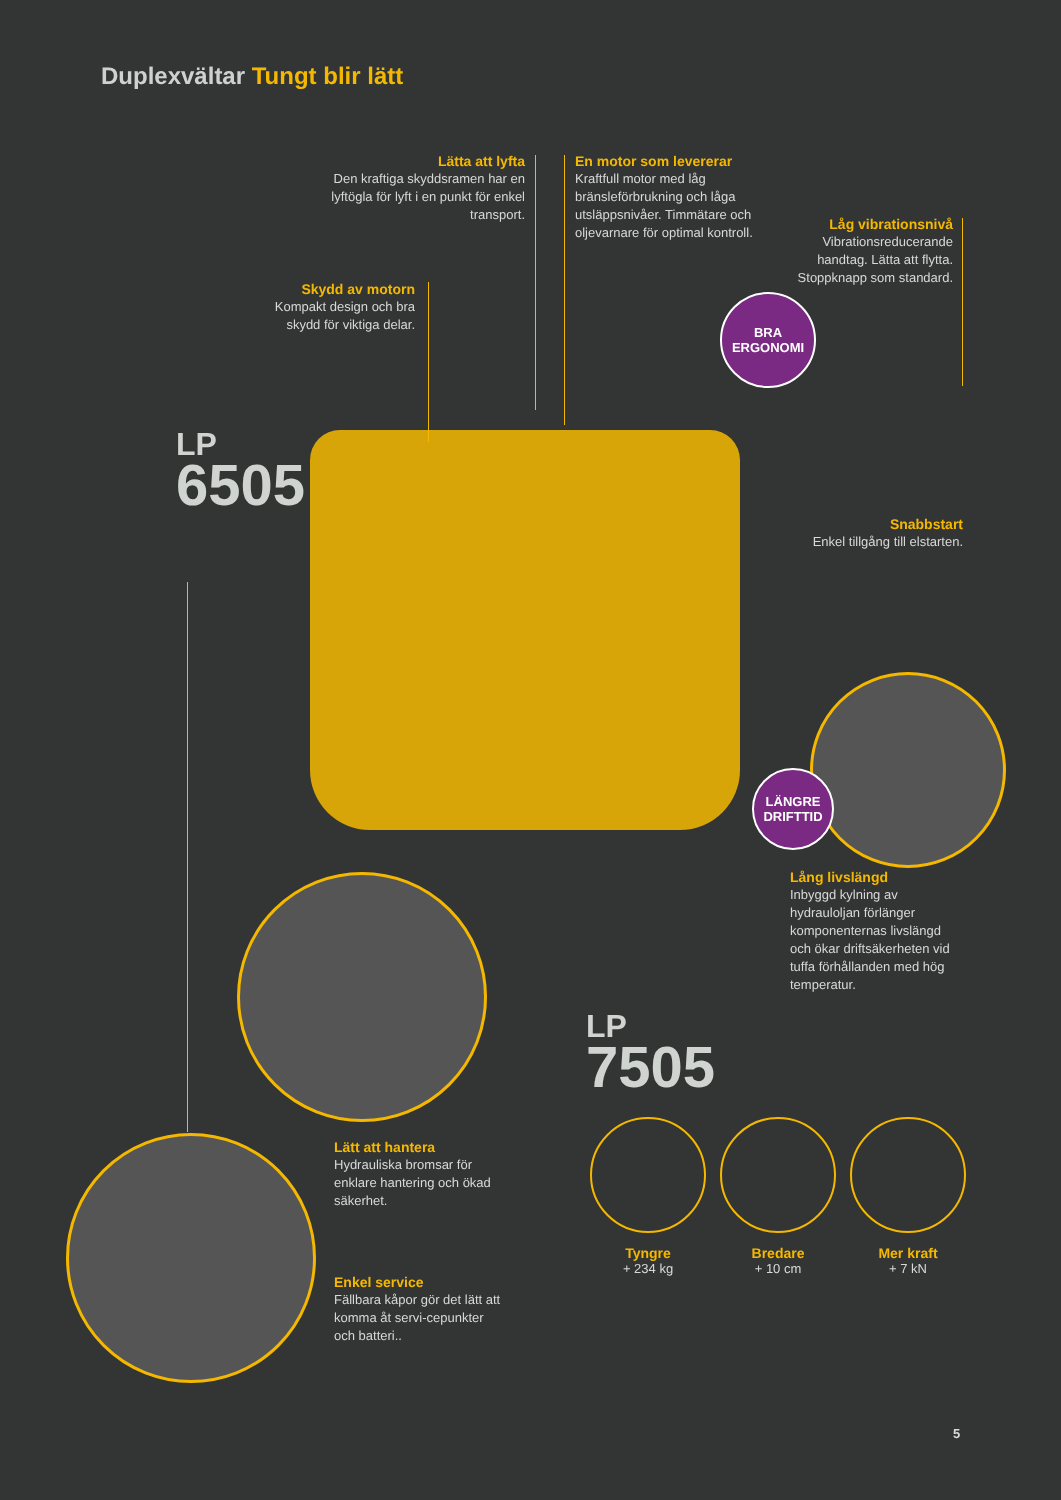Duplexvältar Tungt blir lätt
Lätta att lyfta
Den kraftiga skyddsramen har en lyftögla för lyft i en punkt för enkel transport.
En motor som levererar
Kraftfull motor med låg bränsleförbrukning och låga utsläppsnivåer. Timmätare och oljevarnare för optimal kontroll.
Låg vibrationsnivå
Vibrationsreducerande handtag. Lätta att flytta. Stoppknapp som standard.
Skydd av motorn
Kompakt design och bra skydd för viktiga delar.
BRA
ERGONOMI
LP
6505
Snabbstart
Enkel tillgång till elstarten.
LÄNGRE
DRIFTTID
Lång livslängd
Inbyggd kylning av hydrauloljan förlänger komponenternas livslängd och ökar driftsäkerheten vid tuffa förhållanden med hög temperatur.
LP
7505
Lätt att hantera
Hydrauliska bromsar för enklare hantering och ökad säkerhet.
Enkel service
Fällbara kåpor gör det lätt att komma åt servi-cepunkter och batteri..
Tyngre
+ 234 kg
Bredare
+ 10 cm
Mer kraft
+ 7 kN
5